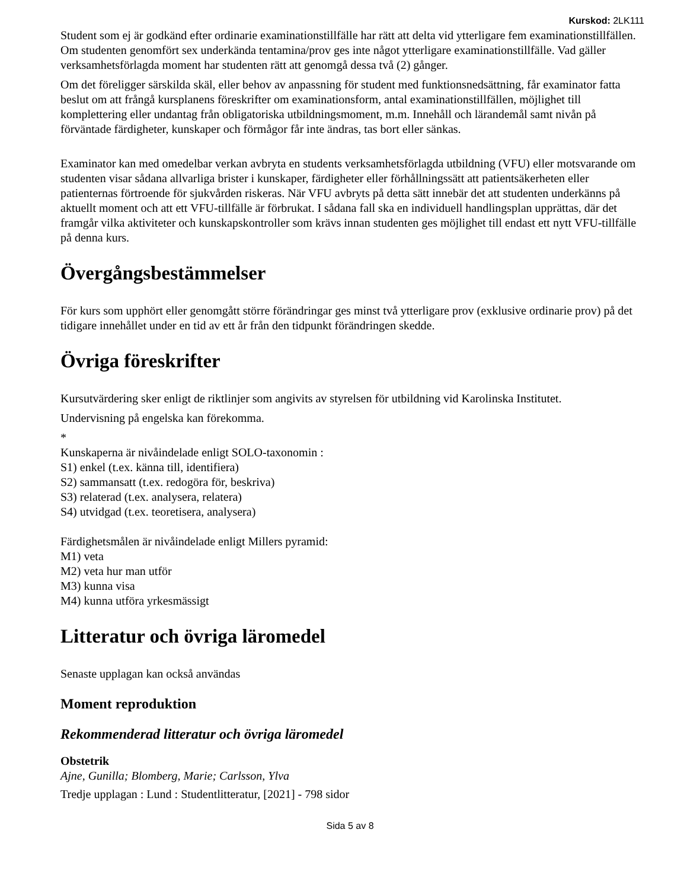Kurskod: 2LK111
Student som ej är godkänd efter ordinarie examinationstillfälle har rätt att delta vid ytterligare fem examinationstillfällen. Om studenten genomfört sex underkända tentamina/prov ges inte något ytterligare examinationstillfälle. Vad gäller verksamhetsförlagda moment har studenten rätt att genomgå dessa två (2) gånger.
Om det föreligger särskilda skäl, eller behov av anpassning för student med funktionsnedsättning, får examinator fatta beslut om att frångå kursplanens föreskrifter om examinationsform, antal examinationstillfällen, möjlighet till komplettering eller undantag från obligatoriska utbildningsmoment, m.m. Innehåll och lärandemål samt nivån på förväntade färdigheter, kunskaper och förmågor får inte ändras, tas bort eller sänkas.
Examinator kan med omedelbar verkan avbryta en students verksamhetsförlagda utbildning (VFU) eller motsvarande om studenten visar sådana allvarliga brister i kunskaper, färdigheter eller förhållningssätt att patientsäkerheten eller patienternas förtroende för sjukvården riskeras. När VFU avbryts på detta sätt innebär det att studenten underkänns på aktuellt moment och att ett VFU-tillfälle är förbrukat. I sådana fall ska en individuell handlingsplan upprättas, där det framgår vilka aktiviteter och kunskapskontroller som krävs innan studenten ges möjlighet till endast ett nytt VFU-tillfälle på denna kurs.
Övergångsbestämmelser
För kurs som upphört eller genomgått större förändringar ges minst två ytterligare prov (exklusive ordinarie prov) på det tidigare innehållet under en tid av ett år från den tidpunkt förändringen skedde.
Övriga föreskrifter
Kursutvärdering sker enligt de riktlinjer som angivits av styrelsen för utbildning vid Karolinska Institutet.
Undervisning på engelska kan förekomma.
*
Kunskaperna är nivåindelade enligt SOLO-taxonomin :
S1) enkel (t.ex. känna till, identifiera)
S2) sammansatt (t.ex. redogöra för, beskriva)
S3) relaterad (t.ex. analysera, relatera)
S4) utvidgad (t.ex. teoretisera, analysera)
Färdighetsmålen är nivåindelade enligt Millers pyramid:
M1) veta
M2) veta hur man utför
M3) kunna visa
M4) kunna utföra yrkesmässigt
Litteratur och övriga läromedel
Senaste upplagan kan också användas
Moment reproduktion
Rekommenderad litteratur och övriga läromedel
Obstetrik
Ajne, Gunilla; Blomberg, Marie; Carlsson, Ylva
Tredje upplagan : Lund : Studentlitteratur, [2021] - 798 sidor
Sida 5 av 8